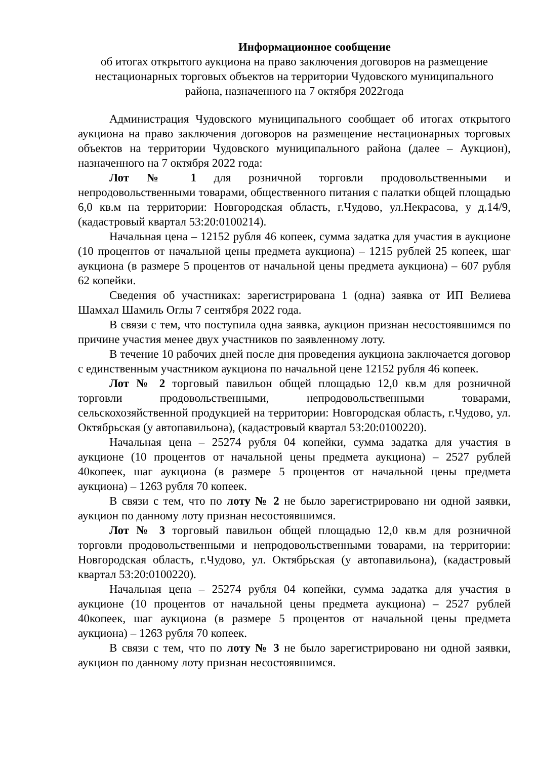Информационное сообщение
об итогах открытого аукциона на право заключения договоров на размещение нестационарных торговых объектов на территории Чудовского муниципального района, назначенного на 7 октября 2022года
Администрация Чудовского муниципального сообщает об итогах открытого аукциона на право заключения договоров на размещение нестационарных торговых объектов на территории Чудовского муниципального района (далее – Аукцион), назначенного на 7 октября 2022 года:
Лот № 1 для розничной торговли продовольственными и непродовольственными товарами, общественного питания с палатки общей площадью 6,0 кв.м на территории: Новгородская область, г.Чудово, ул.Некрасова, у д.14/9, (кадастровый квартал 53:20:0100214).
Начальная цена – 12152 рубля 46 копеек, сумма задатка для участия в аукционе (10 процентов от начальной цены предмета аукциона) – 1215 рублей 25 копеек, шаг аукциона (в размере 5 процентов от начальной цены предмета аукциона) – 607 рубля 62 копейки.
Сведения об участниках: зарегистрирована 1 (одна) заявка от ИП Велиева Шамхал Шамиль Оглы 7 сентября 2022 года.
В связи с тем, что поступила одна заявка, аукцион признан несостоявшимся по причине участия менее двух участников по заявленному лоту.
В течение 10 рабочих дней после дня проведения аукциона заключается договор с единственным участником аукциона по начальной цене 12152 рубля 46 копеек.
Лот № 2 торговый павильон общей площадью 12,0 кв.м для розничной торговли продовольственными, непродовольственными товарами, сельскохозяйственной продукцией на территории: Новгородская область, г.Чудово, ул. Октябрьская (у автопавильона), (кадастровый квартал 53:20:0100220).
Начальная цена – 25274 рубля 04 копейки, сумма задатка для участия в аукционе (10 процентов от начальной цены предмета аукциона) – 2527 рублей 40копеек, шаг аукциона (в размере 5 процентов от начальной цены предмета аукциона) – 1263 рубля 70 копеек.
В связи с тем, что по лоту № 2 не было зарегистрировано ни одной заявки, аукцион по данному лоту признан несостоявшимся.
Лот № 3 торговый павильон общей площадью 12,0 кв.м для розничной торговли продовольственными и непродовольственными товарами, на территории: Новгородская область, г.Чудово, ул. Октябрьская (у автопавильона), (кадастровый квартал 53:20:0100220).
Начальная цена – 25274 рубля 04 копейки, сумма задатка для участия в аукционе (10 процентов от начальной цены предмета аукциона) – 2527 рублей 40копеек, шаг аукциона (в размере 5 процентов от начальной цены предмета аукциона) – 1263 рубля 70 копеек.
В связи с тем, что по лоту № 3 не было зарегистрировано ни одной заявки, аукцион по данному лоту признан несостоявшимся.